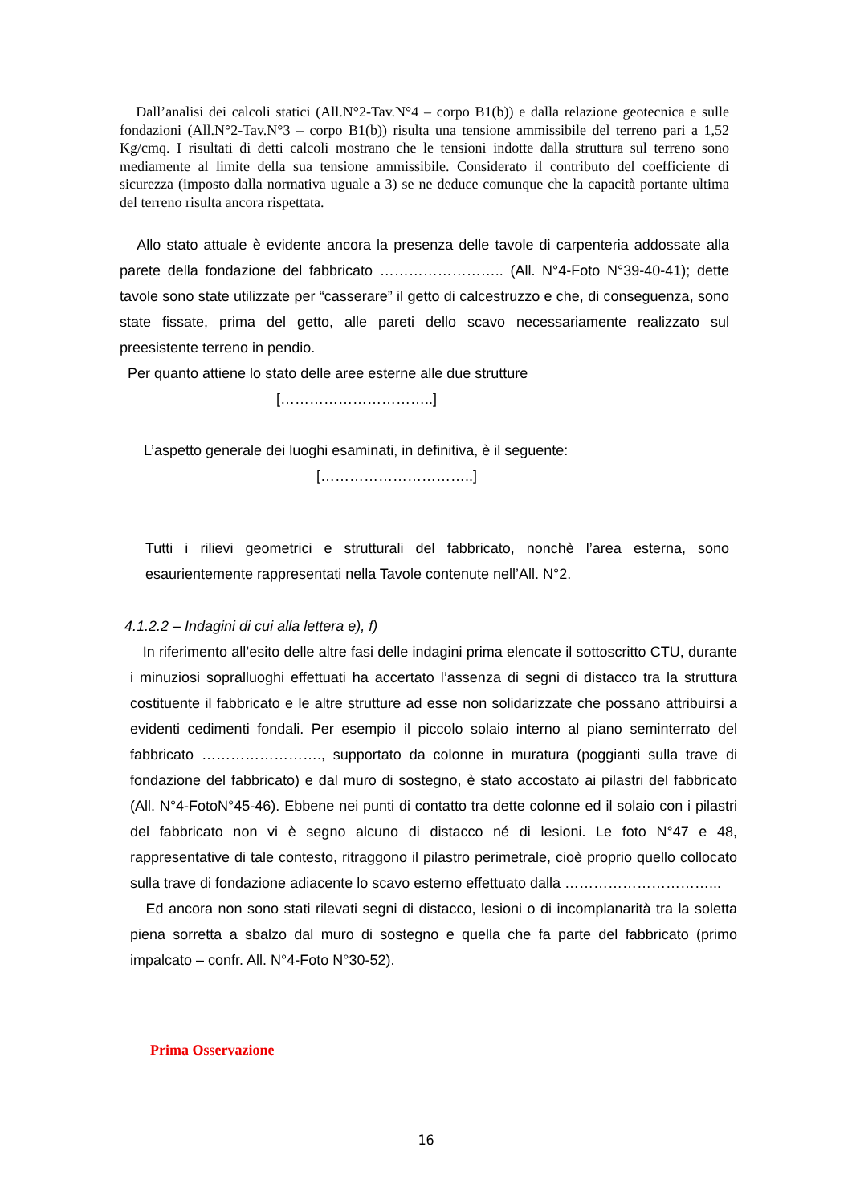Dall’analisi dei calcoli statici (All.N°2-Tav.N°4 – corpo B1(b)) e dalla relazione geotecnica e sulle fondazioni (All.N°2-Tav.N°3 – corpo B1(b)) risulta una tensione ammissibile del terreno pari a 1,52 Kg/cmq. I risultati di detti calcoli mostrano che le tensioni indotte dalla struttura sul terreno sono mediamente al limite della sua tensione ammissibile. Considerato il contributo del coefficiente di sicurezza (imposto dalla normativa uguale a 3) se ne deduce comunque che la capacità portante ultima del terreno risulta ancora rispettata.
Allo stato attuale è evidente ancora la presenza delle tavole di carpenteria addossate alla parete della fondazione del fabbricato …………………….. (All. N°4-Foto N°39-40-41); dette tavole sono state utilizzate per “casserare” il getto di calcestruzzo e che, di conseguenza, sono state fissate, prima del getto, alle pareti dello scavo necessariamente realizzato sul preesistente terreno in pendio.
Per quanto attiene lo stato delle aree esterne alle due strutture
[…………………………..]
L’aspetto generale dei luoghi esaminati, in definitiva, è il seguente:
[…………………………..]
Tutti i rilievi geometrici e strutturali del fabbricato, nonchè l’area esterna, sono esaurientemente rappresentati nella Tavole contenute nell’All. N°2.
4.1.2.2 – Indagini di cui alla lettera e), f)
In riferimento all’esito delle altre fasi delle indagini prima elencate il sottoscritto CTU, durante i minuziosi sopralluoghi effettuati ha accertato l’assenza di segni di distacco tra la struttura costituente il fabbricato e le altre strutture ad esse non solidarizzate che possano attribuirsi a evidenti cedimenti fondali. Per esempio il piccolo solaio interno al piano seminterrato del fabbricato ……………………., supportato da colonne in muratura (poggianti sulla trave di fondazione del fabbricato) e dal muro di sostegno, è stato accostato ai pilastri del fabbricato (All. N°4-FotoN°45-46). Ebbene nei punti di contatto tra dette colonne ed il solaio con i pilastri del fabbricato non vi è segno alcuno di distacco né di lesioni. Le foto N°47 e 48, rappresentative di tale contesto, ritraggono il pilastro perimetrale, cioè proprio quello collocato sulla trave di fondazione adiacente lo scavo esterno effettuato dalla …………………………...
Ed ancora non sono stati rilevati segni di distacco, lesioni o di incomplanarità tra la soletta piena sorretta a sbalzo dal muro di sostegno e quella che fa parte del fabbricato (primo impalcato – confr. All. N°4-Foto N°30-52).
Prima Osservazione
16